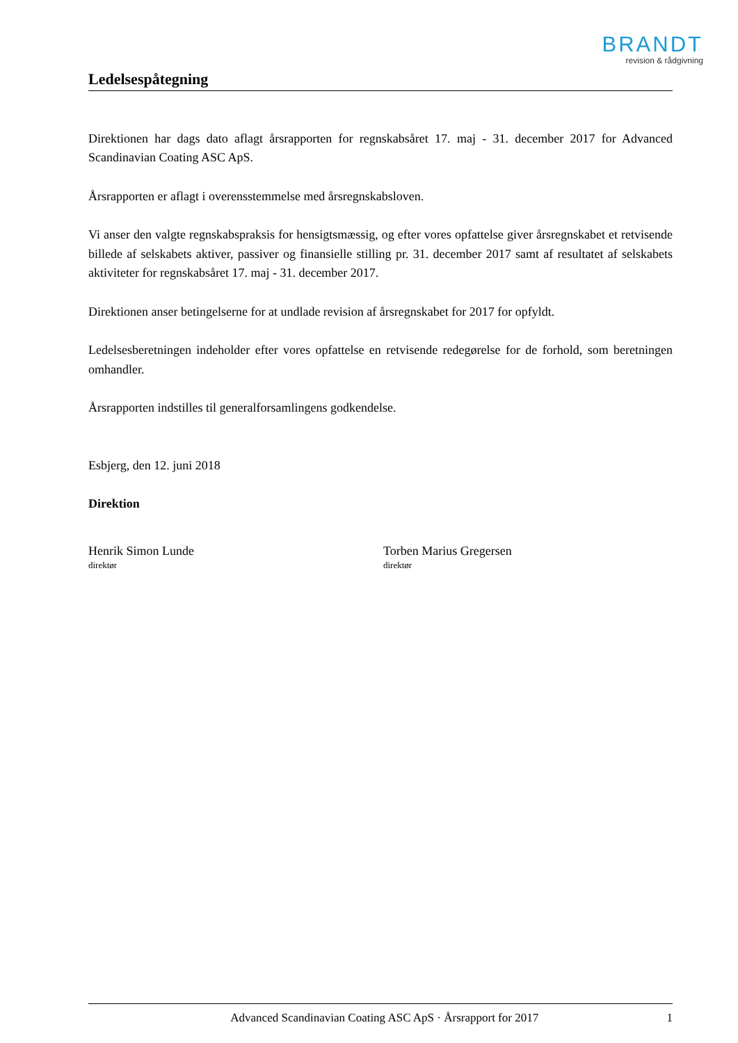BRANDT
revision & rådgivning
Ledelsespåtegning
Direktionen har dags dato aflagt årsrapporten for regnskabsåret 17. maj - 31. december 2017 for Advanced Scandinavian Coating ASC ApS.
Årsrapporten er aflagt i overensstemmelse med årsregnskabsloven.
Vi anser den valgte regnskabspraksis for hensigtsmæssig, og efter vores opfattelse giver årsregnskabet et retvisende billede af selskabets aktiver, passiver og finansielle stilling pr. 31. december 2017 samt af resultatet af selskabets aktiviteter for regnskabsåret 17. maj - 31. december 2017.
Direktionen anser betingelserne for at undlade revision af årsregnskabet for 2017 for opfyldt.
Ledelsesberetningen indeholder efter vores opfattelse en retvisende redegørelse for de forhold, som beretningen omhandler.
Årsrapporten indstilles til generalforsamlingens godkendelse.
Esbjerg, den 12. juni 2018
Direktion
Henrik Simon Lunde
direktør
Torben Marius Gregersen
direktør
Advanced Scandinavian Coating ASC ApS · Årsrapport for 2017 1